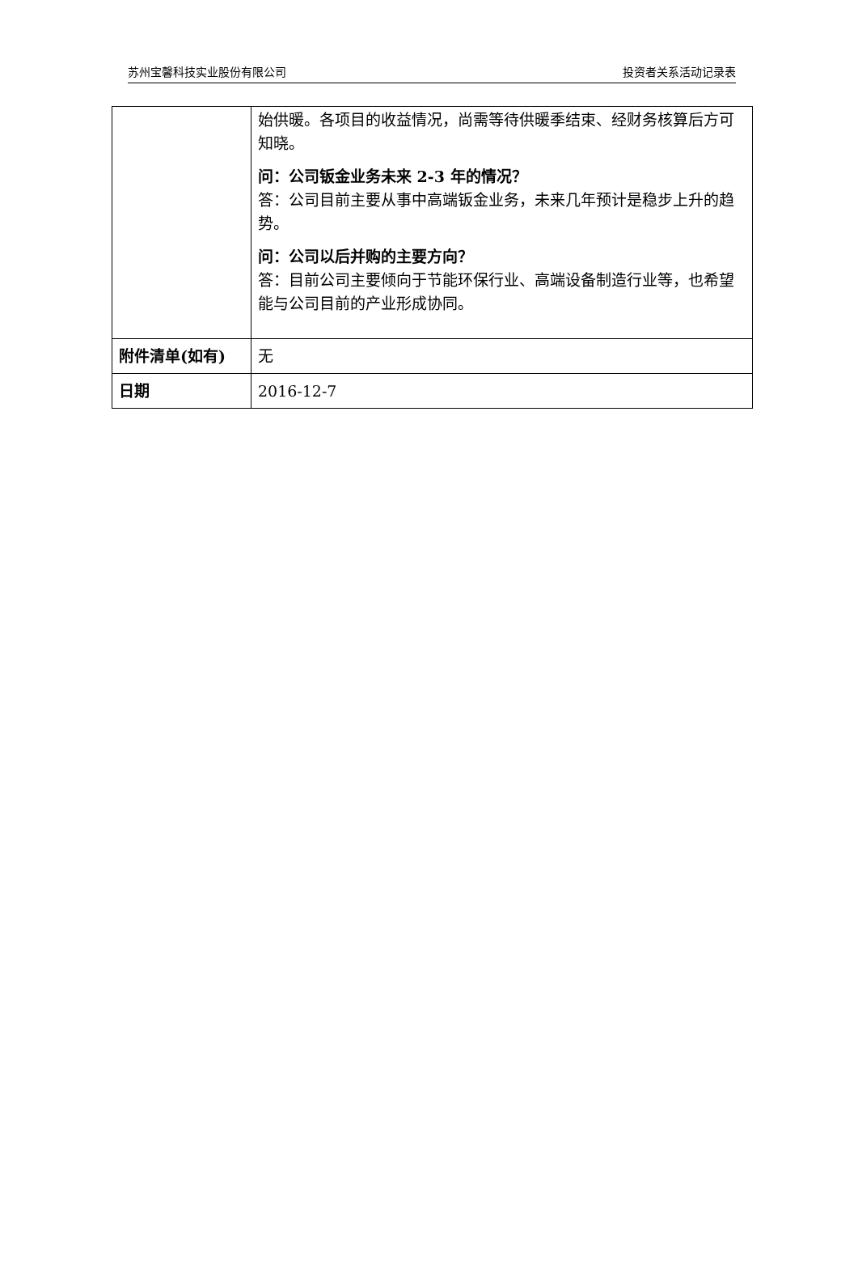苏州宝馨科技实业股份有限公司 投资者关系活动记录表
| | 始供暖。各项目的收益情况，尚需等待供暖季结束、经财务核算后方可知晓。 问：公司钣金业务未来 2-3 年的情况？ 答：公司目前主要从事中高端钣金业务，未来几年预计是稳步上升的趋势。 问：公司以后并购的主要方向？ 答：目前公司主要倾向于节能环保行业、高端设备制造行业等，也希望能与公司目前的产业形成协同。 |
| 附件清单(如有) | 无 |
| 日期 | 2016-12-7 |